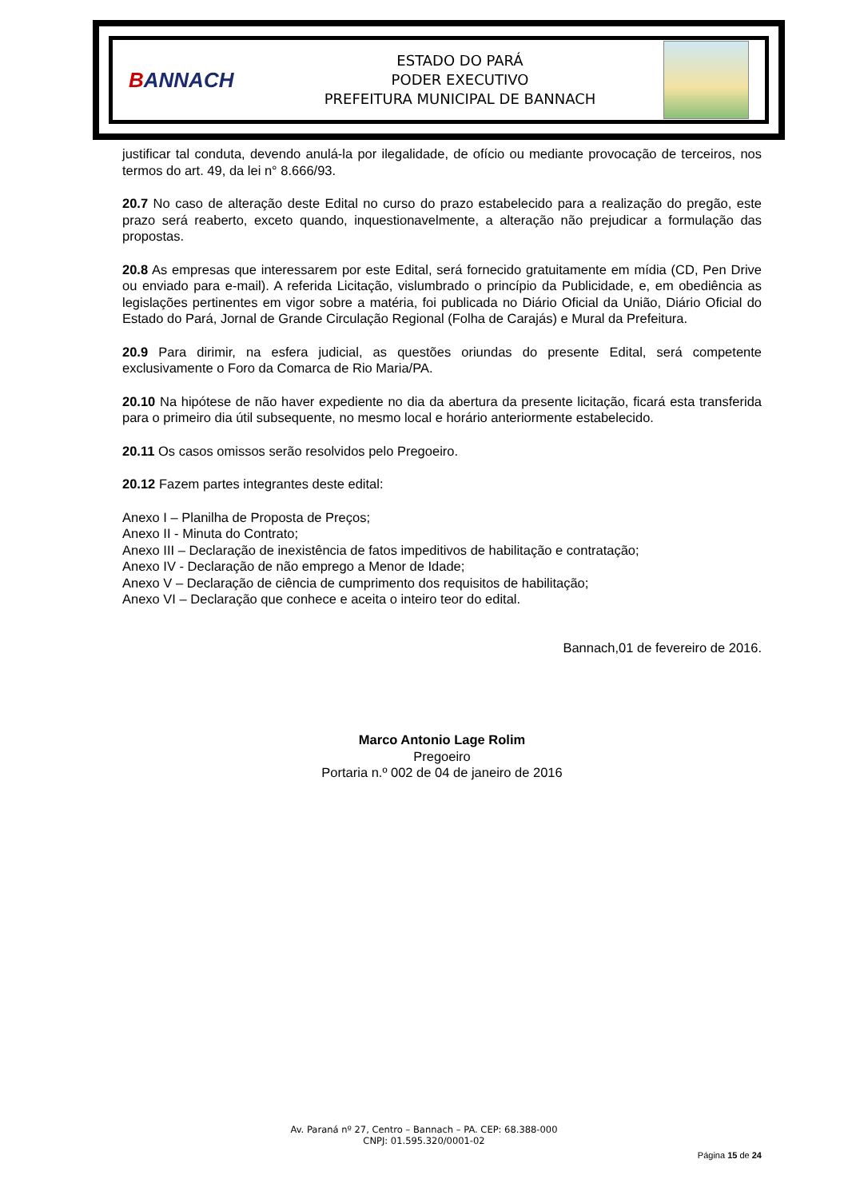BANNACH
ESTADO DO PARÁ
PODER EXECUTIVO
PREFEITURA MUNICIPAL DE BANNACH
justificar tal conduta, devendo anulá-la por ilegalidade, de ofício ou mediante provocação de terceiros, nos termos do art. 49, da lei n° 8.666/93.
20.7 No caso de alteração deste Edital no curso do prazo estabelecido para a realização do pregão, este prazo será reaberto, exceto quando, inquestionavelmente, a alteração não prejudicar a formulação das propostas.
20.8 As empresas que interessarem por este Edital, será fornecido gratuitamente em mídia (CD, Pen Drive ou enviado para e-mail). A referida Licitação, vislumbrado o princípio da Publicidade, e, em obediência as legislações pertinentes em vigor sobre a matéria, foi publicada no Diário Oficial da União, Diário Oficial do Estado do Pará, Jornal de Grande Circulação Regional (Folha de Carajás) e Mural da Prefeitura.
20.9 Para dirimir, na esfera judicial, as questões oriundas do presente Edital, será competente exclusivamente o Foro da Comarca de Rio Maria/PA.
20.10 Na hipótese de não haver expediente no dia da abertura da presente licitação, ficará esta transferida para o primeiro dia útil subsequente, no mesmo local e horário anteriormente estabelecido.
20.11 Os casos omissos serão resolvidos pelo Pregoeiro.
20.12 Fazem partes integrantes deste edital:
Anexo I – Planilha de Proposta de Preços;
Anexo II - Minuta do Contrato;
Anexo III – Declaração de inexistência de fatos impeditivos de habilitação e contratação;
Anexo IV - Declaração de não emprego a Menor de Idade;
Anexo V – Declaração de ciência de cumprimento dos requisitos de habilitação;
Anexo VI – Declaração que conhece e aceita o inteiro teor do edital.
Bannach,01 de fevereiro de 2016.
Marco Antonio Lage Rolim
Pregoeiro
Portaria n.º 002 de 04 de janeiro de 2016
Av. Paraná nº 27, Centro – Bannach – PA. CEP: 68.388-000
CNPJ: 01.595.320/0001-02
Página 15 de 24